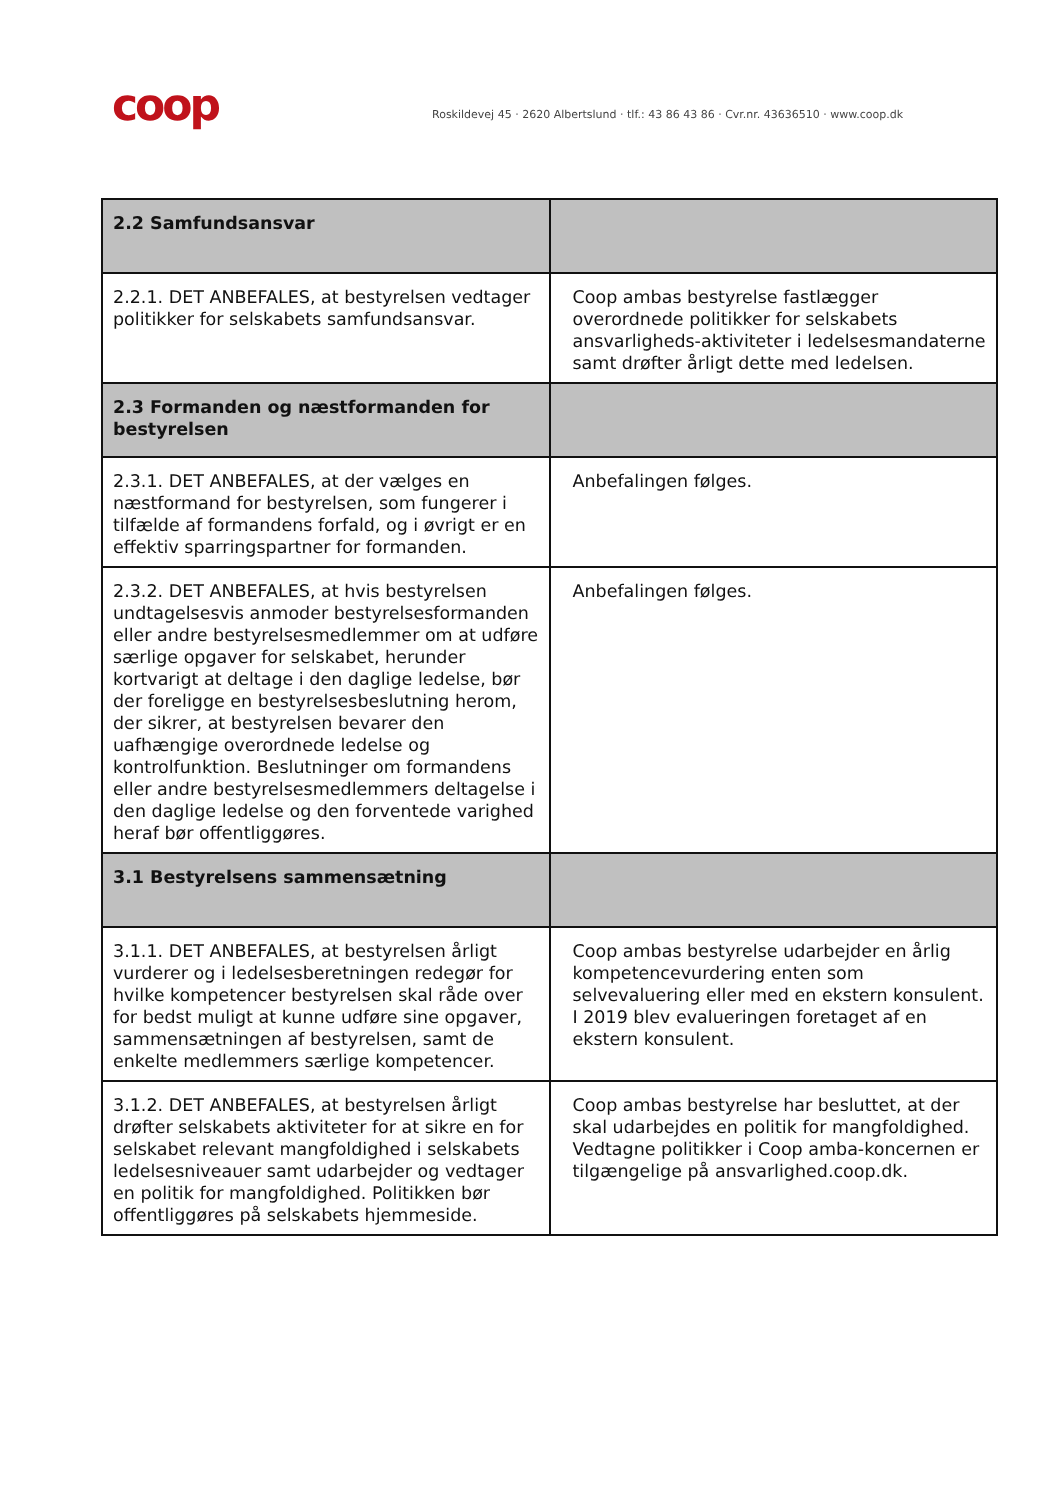coop
Roskildevej 45 · 2620 Albertslund · tlf.: 43 86 43 86 · Cvr.nr. 43636510 · www.coop.dk
| 2.2 Samfundsansvar | |
| 2.2.1. DET ANBEFALES, at bestyrelsen vedtager politikker for selskabets samfundsansvar. | Coop ambas bestyrelse fastlægger overordnede politikker for selskabets ansvarligheds-aktiviteter i ledelsesmandaterne samt drøfter årligt dette med ledelsen. |
| 2.3 Formanden og næstformanden for bestyrelsen | |
| 2.3.1. DET ANBEFALES, at der vælges en næstformand for bestyrelsen, som fungerer i tilfælde af formandens forfald, og i øvrigt er en effektiv sparringspartner for formanden. | Anbefalingen følges. |
| 2.3.2. DET ANBEFALES, at hvis bestyrelsen undtagelsesvis anmoder bestyrelsesformanden eller andre bestyrelsesmedlemmer om at udføre særlige opgaver for selskabet, herunder kortvarigt at deltage i den daglige ledelse, bør der foreligge en bestyrelsesbeslutning herom, der sikrer, at bestyrelsen bevarer den uafhængige overordnede ledelse og kontrolfunktion. Beslutninger om formandens eller andre bestyrelsesmedlemmers deltagelse i den daglige ledelse og den forventede varighed heraf bør offentliggøres. | Anbefalingen følges. |
| 3.1 Bestyrelsens sammensætning | |
| 3.1.1. DET ANBEFALES, at bestyrelsen årligt vurderer og i ledelsesberetningen redegør for hvilke kompetencer bestyrelsen skal råde over for bedst muligt at kunne udføre sine opgaver, sammensætningen af bestyrelsen, samt de enkelte medlemmers særlige kompetencer. | Coop ambas bestyrelse udarbejder en årlig kompetencevurdering enten som selvevaluering eller med en ekstern konsulent. I 2019 blev evalueringen foretaget af en ekstern konsulent. |
| 3.1.2. DET ANBEFALES, at bestyrelsen årligt drøfter selskabets aktiviteter for at sikre en for selskabet relevant mangfoldighed i selskabets ledelsesniveauer samt udarbejder og vedtager en politik for mangfoldighed. Politikken bør offentliggøres på selskabets hjemmeside. | Coop ambas bestyrelse har besluttet, at der skal udarbejdes en politik for mangfoldighed. Vedtagne politikker i Coop amba-koncernen er tilgængelige på ansvarlighed.coop.dk. |